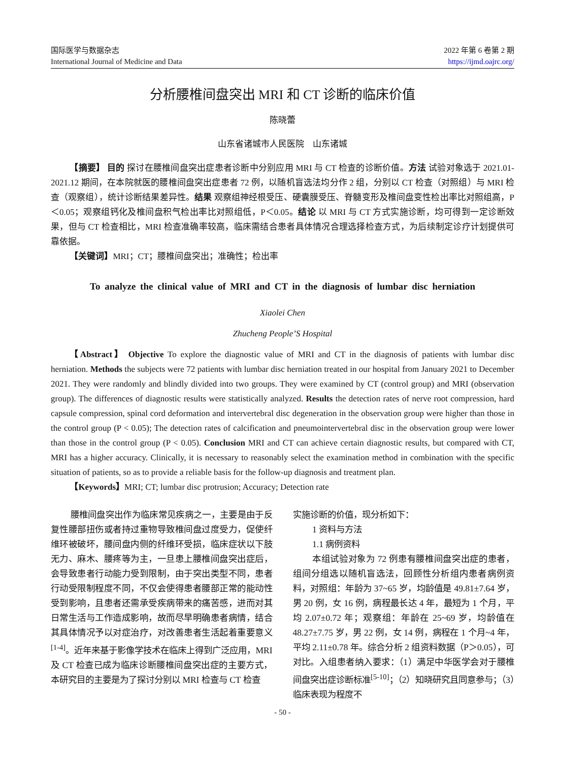国际医学与数据杂志
International Journal of Medicine and Data
2022 年第 6 卷第 2 期
https://ijmd.oajrc.org/
分析腰椎间盘突出 MRI 和 CT 诊断的临床价值
陈晓蕾
山东省诸城市人民医院　山东诸城
【摘要】 目的 探讨在腰椎间盘突出症患者诊断中分别应用 MRI 与 CT 检查的诊断价值。方法 试验对象选于 2021.01-2021.12 期间，在本院就医的腰椎间盘突出症患者 72 例，以随机盲选法均分作 2 组，分别以 CT 检查（对照组）与 MRI 检查（观察组），统计诊断结果差异性。结果 观察组神经根受压、硬囊膜受压、脊髓变形及椎间盘变性检出率比对照组高，P＜0.05；观察组钙化及椎间盘积气检出率比对照组低，P＜0.05。结论 以 MRI 与 CT 方式实施诊断，均可得到一定诊断效果，但与 CT 检查相比，MRI 检查准确率较高，临床需结合患者具体情况合理选择检查方式，为后续制定诊疗计划提供可靠依据。
【关键词】MRI；CT；腰椎间盘突出；准确性；检出率
To analyze the clinical value of MRI and CT in the diagnosis of lumbar disc herniation
Xiaolei Chen
Zhucheng People’S Hospital
【Abstract】 Objective To explore the diagnostic value of MRI and CT in the diagnosis of patients with lumbar disc herniation. Methods the subjects were 72 patients with lumbar disc herniation treated in our hospital from January 2021 to December 2021. They were randomly and blindly divided into two groups. They were examined by CT (control group) and MRI (observation group). The differences of diagnostic results were statistically analyzed. Results the detection rates of nerve root compression, hard capsule compression, spinal cord deformation and intervertebral disc degeneration in the observation group were higher than those in the control group (P < 0.05); The detection rates of calcification and pneumointervertebral disc in the observation group were lower than those in the control group (P < 0.05). Conclusion MRI and CT can achieve certain diagnostic results, but compared with CT, MRI has a higher accuracy. Clinically, it is necessary to reasonably select the examination method in combination with the specific situation of patients, so as to provide a reliable basis for the follow-up diagnosis and treatment plan.
【Keywords】MRI; CT; lumbar disc protrusion; Accuracy; Detection rate
腰椎间盘突出作为临床常见疾病之一，主要是由于反复性腰部扭伤或者持过重物导致椎间盘过度受力，促使纤维环被破坏，腰间盘内侧的纤维环受损，临床症状以下肢无力、麻木、腰疼等为主，一旦患上腰椎间盘突出症后，会导致患者行动能力受到限制，由于突出类型不同，患者行动受限制程度不同，不仅会使得患者腰部正常的能动性受到影响，且患者还需承受疾病带来的痛苦感，进而对其日常生活与工作造成影响，故而尽早明确患者病情，结合其具体情况予以对症治疗，对改善患者生活起着重要意义<sup>[1-4]</sup>。近年来基于影像学技术在临床上得到广泛应用，MRI 及 CT 检查已成为临床诊断腰椎间盘突出症的主要方式，本研究目的主要是为了探讨分别以 MRI 检查与 CT 检查
实施诊断的价值，现分析如下：
1 资料与方法
1.1 病例资料
本组试验对象为 72 例患有腰椎间盘突出症的患者，组间分组选以随机盲选法，回顾性分析组内患者病例资料，对照组：年龄为 37~65 岁，均龄值是 49.81±7.64 岁，男 20 例，女 16 例，病程最长达 4 年，最短为 1 个月，平均 2.07±0.72 年；观察组：年龄在 25~69 岁，均龄值在 48.27±7.75 岁，男 22 例，女 14 例，病程在 1 个月~4 年，平均 2.11±0.78 年。综合分析 2 组资料数据（P＞0.05），可对比。入组患者纳入要求：（1）满足中华医学会对于腰椎间盘突出症诊断标准<sup>[5-10]</sup>；（2）知晓研究且同意参与；（3）临床表现为程度不
- 50 -